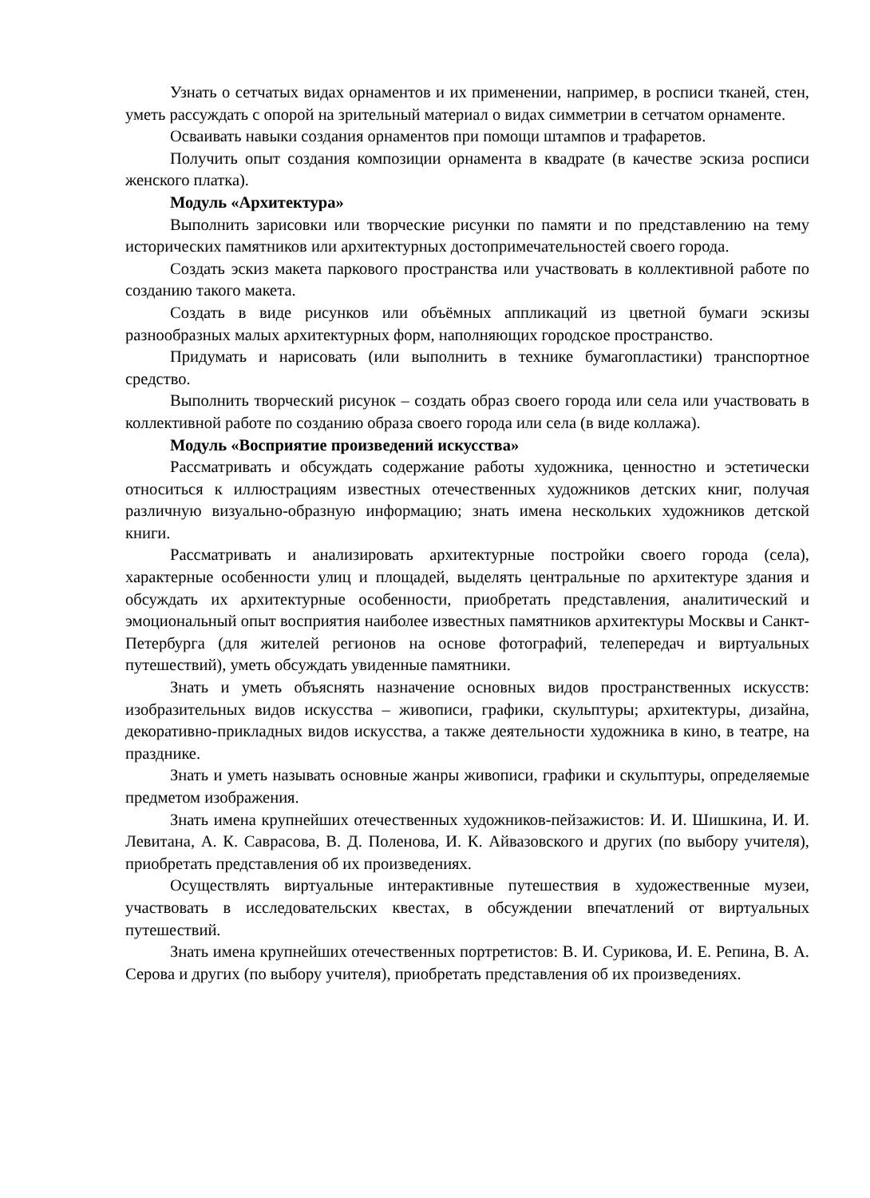Узнать о сетчатых видах орнаментов и их применении, например, в росписи тканей, стен, уметь рассуждать с опорой на зрительный материал о видах симметрии в сетчатом орнаменте.
Осваивать навыки создания орнаментов при помощи штампов и трафаретов.
Получить опыт создания композиции орнамента в квадрате (в качестве эскиза росписи женского платка).
Модуль «Архитектура»
Выполнить зарисовки или творческие рисунки по памяти и по представлению на тему исторических памятников или архитектурных достопримечательностей своего города.
Создать эскиз макета паркового пространства или участвовать в коллективной работе по созданию такого макета.
Создать в виде рисунков или объёмных аппликаций из цветной бумаги эскизы разнообразных малых архитектурных форм, наполняющих городское пространство.
Придумать и нарисовать (или выполнить в технике бумагопластики) транспортное средство.
Выполнить творческий рисунок – создать образ своего города или села или участвовать в коллективной работе по созданию образа своего города или села (в виде коллажа).
Модуль «Восприятие произведений искусства»
Рассматривать и обсуждать содержание работы художника, ценностно и эстетически относиться к иллюстрациям известных отечественных художников детских книг, получая различную визуально-образную информацию; знать имена нескольких художников детской книги.
Рассматривать и анализировать архитектурные постройки своего города (села), характерные особенности улиц и площадей, выделять центральные по архитектуре здания и обсуждать их архитектурные особенности, приобретать представления, аналитический и эмоциональный опыт восприятия наиболее известных памятников архитектуры Москвы и Санкт-Петербурга (для жителей регионов на основе фотографий, телепередач и виртуальных путешествий), уметь обсуждать увиденные памятники.
Знать и уметь объяснять назначение основных видов пространственных искусств: изобразительных видов искусства – живописи, графики, скульптуры; архитектуры, дизайна, декоративно-прикладных видов искусства, а также деятельности художника в кино, в театре, на празднике.
Знать и уметь называть основные жанры живописи, графики и скульптуры, определяемые предметом изображения.
Знать имена крупнейших отечественных художников-пейзажистов: И. И. Шишкина, И. И. Левитана, А. К. Саврасова, В. Д. Поленова, И. К. Айвазовского и других (по выбору учителя), приобретать представления об их произведениях.
Осуществлять виртуальные интерактивные путешествия в художественные музеи, участвовать в исследовательских квестах, в обсуждении впечатлений от виртуальных путешествий.
Знать имена крупнейших отечественных портретистов: В. И. Сурикова, И. Е. Репина, В. А. Серова и других (по выбору учителя), приобретать представления об их произведениях.